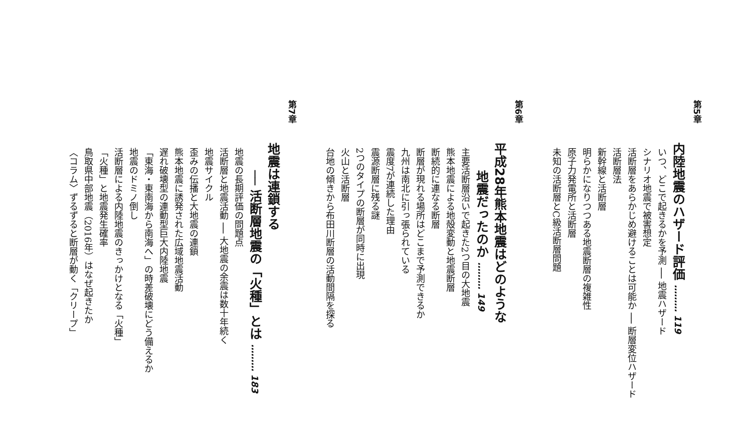第5章
内陸地震のハザード評価 ……… 119
いつ、どこで起きるかを予測 ── 地震ハザード
シナリオ地震で被害想定
活断層をあらかじめ避けることは可能か ── 断層変位ハザード
活断層法
新幹線と活断層
明らかになりつつある地震断層の複雑性
原子力発電所と活断層
未知の活断層とC級活断層問題
第6章
平成28年熊本地震はどのような
地震だったのか ……… 149
主要活断層沿いで起きた2つ目の大地震
熊本地震による地殻変動と地震断層
断続的に連なる断層
断層が現れる場所はどこまで予測できるか
九州は南北に引っ張られている
震度7が連続した理由
震源断層に残る謎
2つのタイプの断層が同時に出現
火山と活断層
台地の傾きから布田川断層の活動間隔を探る
第7章
地震は連鎖する
── 活断層地震の「火種」とは ……… 183
地震の長期評価の問題点
活断層と地震活動 ── 大地震の余震は数十年続く
地震サイクル
歪みの伝播と大地震の連鎖
熊本地震に誘発された広域地震活動
遅れ破壊型の連動型巨大内陸地震
「東海・東南海から南海へ」の時差破壊にどう備えるか
地震のドミノ倒し
活断層による内陸地震のきっかけとなる「火種」
「火種」と地震発生確率
鳥取県中部地震（2016年）はなぜ起きたか
〈コラム〉ずるずると断層が動く「クリープ」